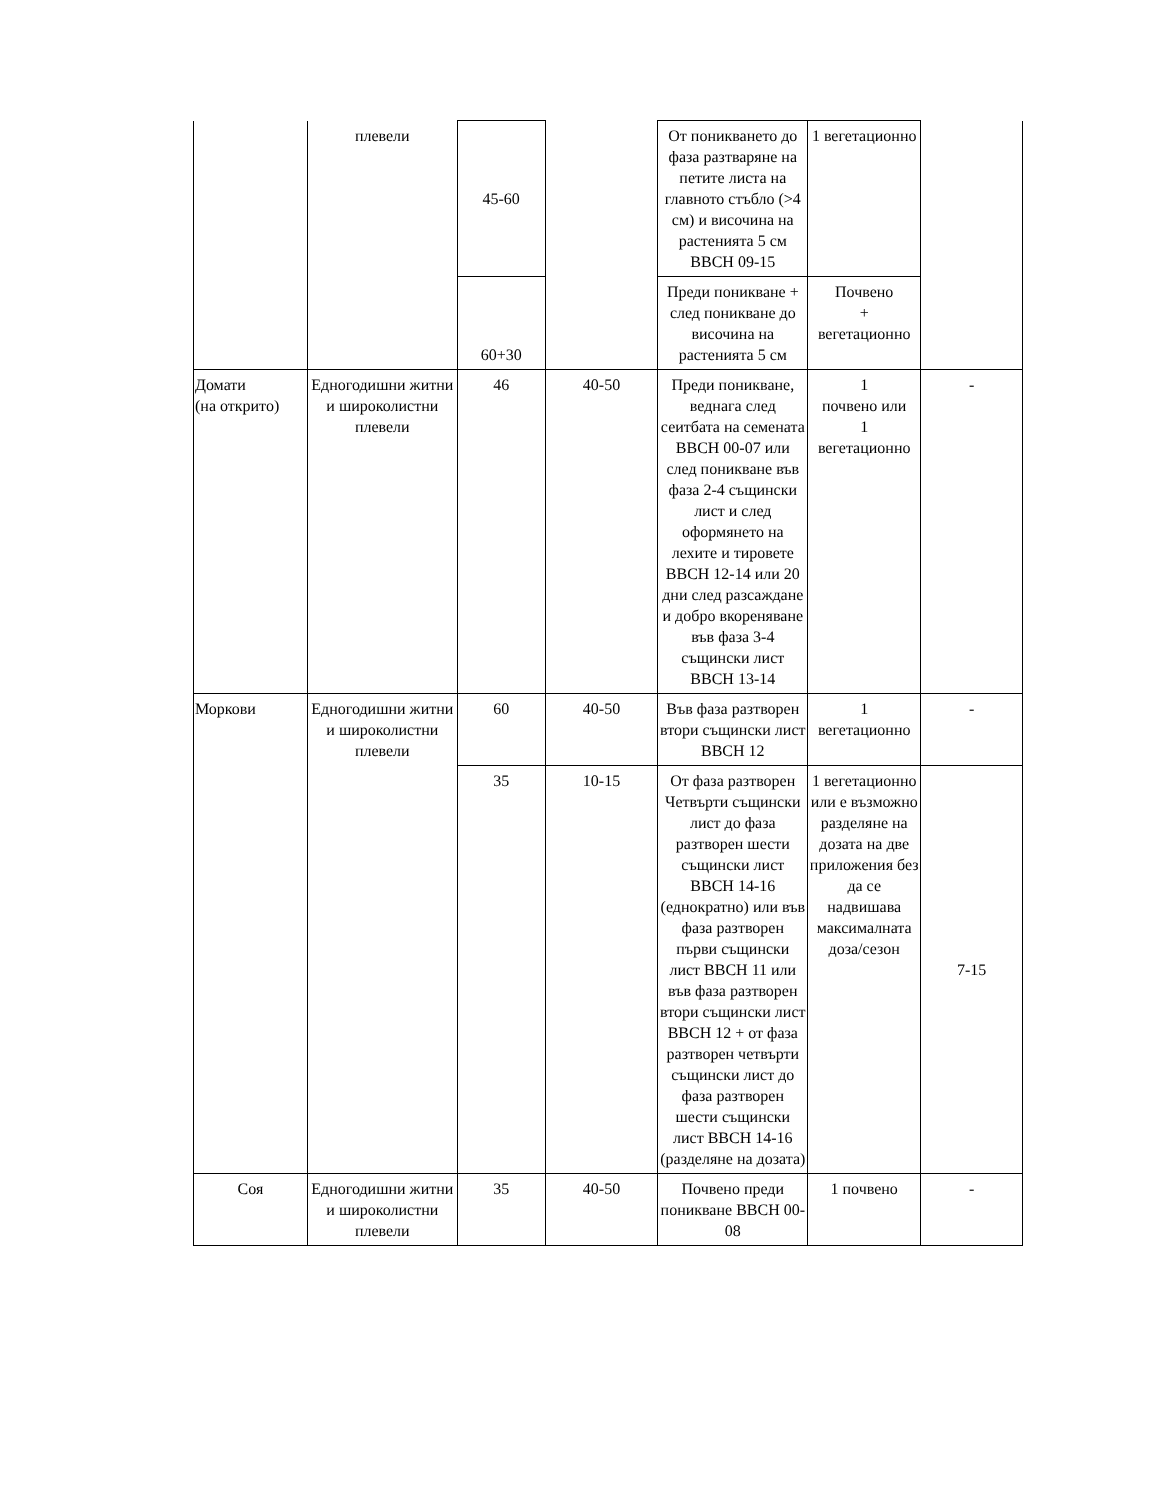| | плевели | 45-60 | | От поникването до фаза разтваряне на петите листа на главното стъбло (>4 см) и височина на растенията 5 см BBCH 09-15 | 1 вегетационно | |
| | | 60+30 | | Преди поникване + след поникване до височина на растенията 5 см | Почвено + вегетационно | |
| Домати (на открито) | Едногодишни житни и широколистни плевели | 46 | 40-50 | Преди поникване, веднага след сеитбата на семената BBCH 00-07 или след поникване във фаза 2-4 същински лист и след оформянето на лехите и тировете BBCH 12-14 или 20 дни след разсаждане и добро вкореняване във фаза 3-4 същински лист BBCH 13-14 | 1 почвено или 1 вегетационно | - |
| Моркови | Едногодишни житни и широколистни плевели | 60 | 40-50 | Във фаза разтворен втори същински лист BBCH 12 | 1 вегетационно | - |
| | | 35 | 10-15 | От фаза разтворен Четвърти същински лист до фаза разтворен шести същински лист BBCH 14-16 (еднократно) или във фаза разтворен първи същински лист BBCH 11 или във фаза разтворен втори същински лист BBCH 12 + от фаза разтворен четвърти същински лист до фаза разтворен шести същински лист BBCH 14-16 (разделяне на дозата) | 1 вегетационно или е възможно разделяне на дозата на две приложения без да се надвишава максималната доза/сезон | 7-15 |
| Соя | Едногодишни житни и широколистни плевели | 35 | 40-50 | Почвено преди поникване BBCH 00-08 | 1 почвено | - |